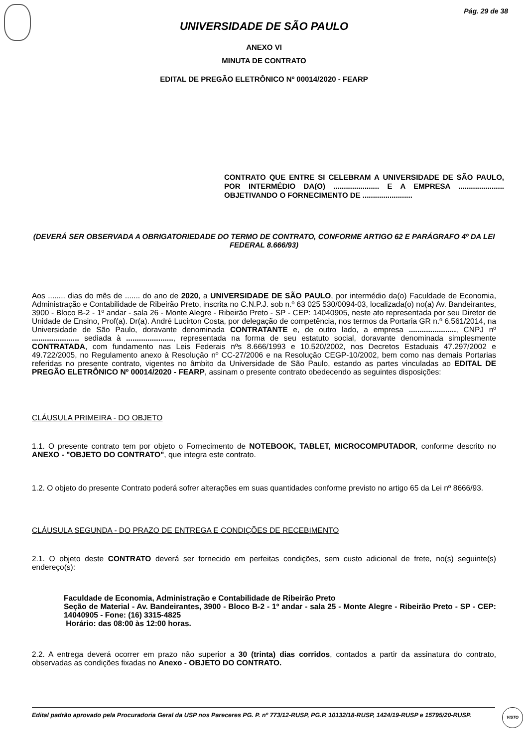Pág. 29 de 38
UNIVERSIDADE DE SÃO PAULO
ANEXO VI
MINUTA DE CONTRATO
EDITAL DE PREGÃO ELETRÔNICO Nº 00014/2020 - FEARP
CONTRATO QUE ENTRE SI CELEBRAM A UNIVERSIDADE DE SÃO PAULO, POR INTERMÉDIO DA(O) ...................... E A EMPRESA ...................... OBJETIVANDO O FORNECIMENTO DE ........................
(DEVERÁ SER OBSERVADA A OBRIGATORIEDADE DO TERMO DE CONTRATO, CONFORME ARTIGO 62 E PARÁGRAFO 4º DA LEI FEDERAL 8.666/93)
Aos ........ dias do mês de ....... do ano de 2020, a UNIVERSIDADE DE SÃO PAULO, por intermédio da(o) Faculdade de Economia, Administração e Contabilidade de Ribeirão Preto, inscrita no C.N.P.J. sob n.º 63 025 530/0094-03, localizada(o) no(a) Av. Bandeirantes, 3900 - Bloco B-2 - 1º andar - sala 26 - Monte Alegre - Ribeirão Preto - SP - CEP: 14040905, neste ato representada por seu Diretor de Unidade de Ensino, Prof(a). Dr(a). André Lucirton Costa, por delegação de competência, nos termos da Portaria GR n.º 6.561/2014, na Universidade de São Paulo, doravante denominada CONTRATANTE e, de outro lado, a empresa ......................, CNPJ nº ...................... sediada à ......................, representada na forma de seu estatuto social, doravante denominada simplesmente CONTRATADA, com fundamento nas Leis Federais nºs 8.666/1993 e 10.520/2002, nos Decretos Estaduais 47.297/2002 e 49.722/2005, no Regulamento anexo à Resolução nº CC-27/2006 e na Resolução CEGP-10/2002, bem como nas demais Portarias referidas no presente contrato, vigentes no âmbito da Universidade de São Paulo, estando as partes vinculadas ao EDITAL DE PREGÃO ELETRÔNICO Nº 00014/2020 - FEARP, assinam o presente contrato obedecendo as seguintes disposições:
CLÁUSULA PRIMEIRA - DO OBJETO
1.1. O presente contrato tem por objeto o Fornecimento de NOTEBOOK, TABLET, MICROCOMPUTADOR, conforme descrito no ANEXO - "OBJETO DO CONTRATO", que integra este contrato.
1.2. O objeto do presente Contrato poderá sofrer alterações em suas quantidades conforme previsto no artigo 65 da Lei nº 8666/93.
CLÁUSULA SEGUNDA - DO PRAZO DE ENTREGA E CONDIÇÕES DE RECEBIMENTO
2.1. O objeto deste CONTRATO deverá ser fornecido em perfeitas condições, sem custo adicional de frete, no(s) seguinte(s) endereço(s):
Faculdade de Economia, Administração e Contabilidade de Ribeirão Preto
Seção de Material - Av. Bandeirantes, 3900 - Bloco B-2 - 1º andar - sala 25 - Monte Alegre - Ribeirão Preto - SP - CEP: 14040905 - Fone: (16) 3315-4825
Horário: das 08:00 às 12:00 horas.
2.2. A entrega deverá ocorrer em prazo não superior a 30 (trinta) dias corridos, contados a partir da assinatura do contrato, observadas as condições fixadas no Anexo - OBJETO DO CONTRATO.
Edital padrão aprovado pela Procuradoria Geral da USP nos Pareceres PG. P. nº 773/12-RUSP, PG.P. 10132/18-RUSP, 1424/19-RUSP e 15795/20-RUSP.
VISTO